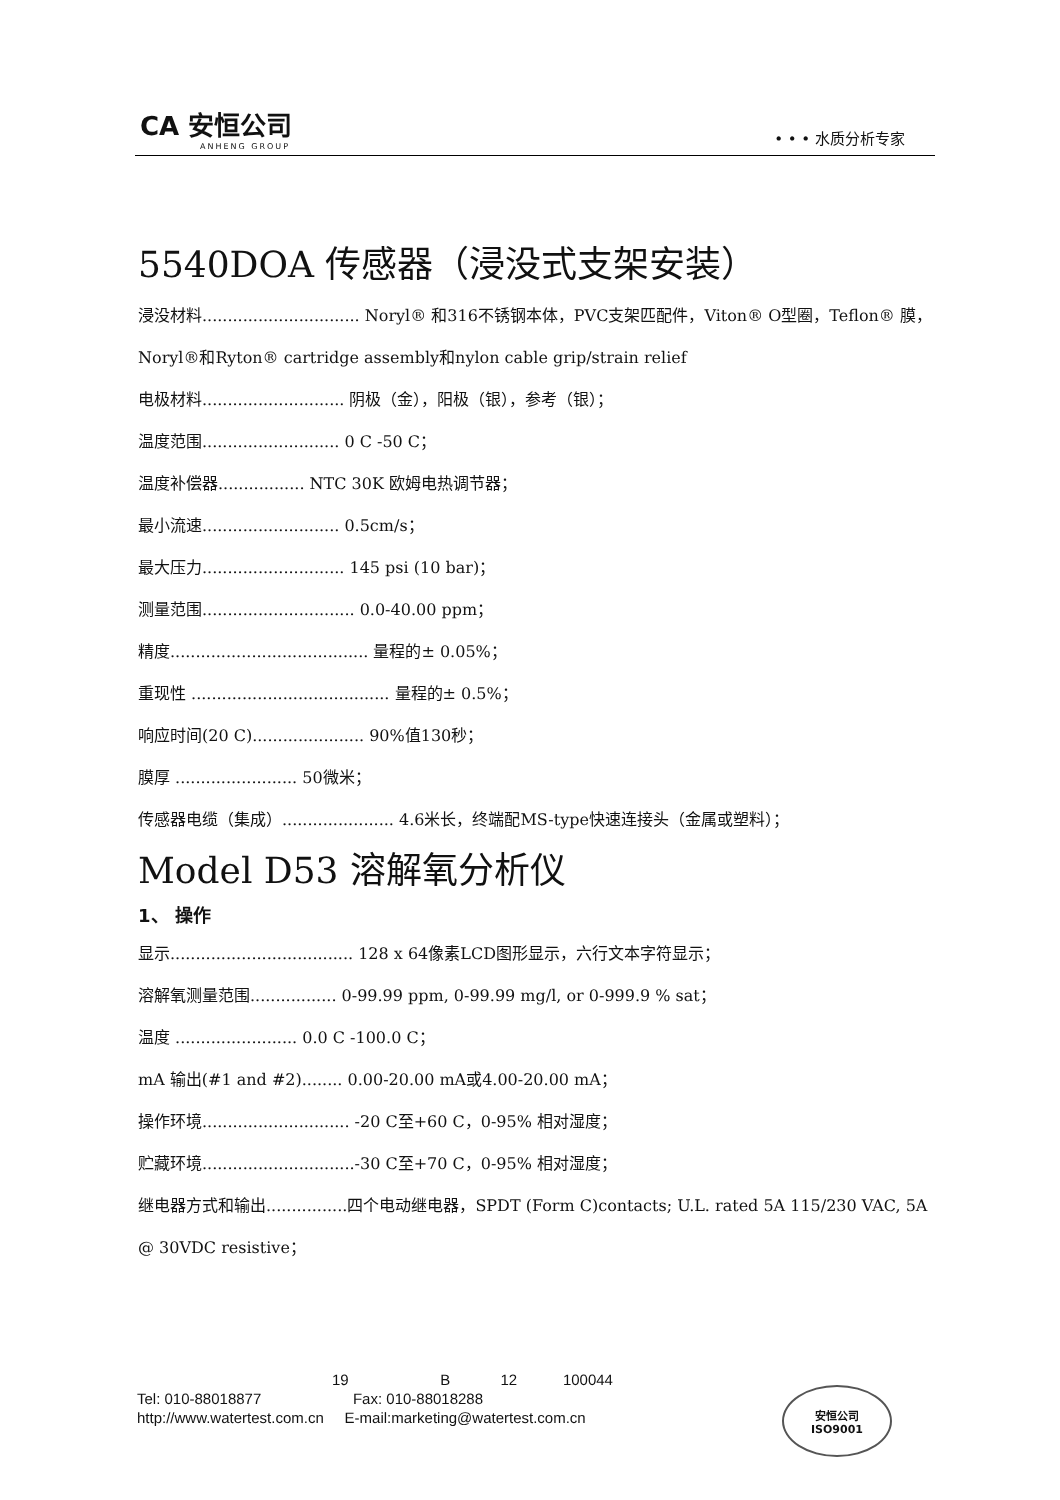CA 安恒公司
ANHENG GROUP
• • • 水质分析专家
5540DOA 传感器（浸没式支架安装）
浸没材料............................... Noryl® 和316不锈钢本体，PVC支架匹配件，Viton® O型圈，Teflon® 膜，Noryl®和Ryton® cartridge assembly和nylon cable grip/strain relief
电极材料............................ 阴极（金），阳极（银），参考（银）；
温度范围........................... 0 C -50 C；
温度补偿器................. NTC 30K 欧姆电热调节器；
最小流速........................... 0.5cm/s；
最大压力............................ 145 psi (10 bar)；
测量范围.............................. 0.0-40.00 ppm；
精度....................................... 量程的± 0.05%；
重现性 ....................................... 量程的± 0.5%；
响应时间(20 C)...................... 90%值130秒；
膜厚 ........................ 50微米；
传感器电缆（集成）...................... 4.6米长，终端配MS-type快速连接头（金属或塑料）；
Model D53 溶解氧分析仪
1、 操作
显示.................................... 128 x 64像素LCD图形显示，六行文本字符显示；
溶解氧测量范围................. 0-99.99 ppm, 0-99.99 mg/l, or 0-999.9 % sat；
温度 ........................ 0.0 C -100.0 C；
mA 输出(#1 and #2)........ 0.00-20.00 mA或4.00-20.00 mA；
操作环境............................. -20 C至+60 C，0-95% 相对湿度；
贮藏环境..............................-30 C至+70 C，0-95% 相对湿度；
继电器方式和输出................四个电动继电器，SPDT (Form C)contacts; U.L. rated 5A 115/230 VAC, 5A @ 30VDC resistive；
19 B 12 100044
Tel: 010-88018877 Fax: 010-88018288
http://www.watertest.com.cn E-mail:marketing@watertest.com.cn
安恒公司
ISO9001